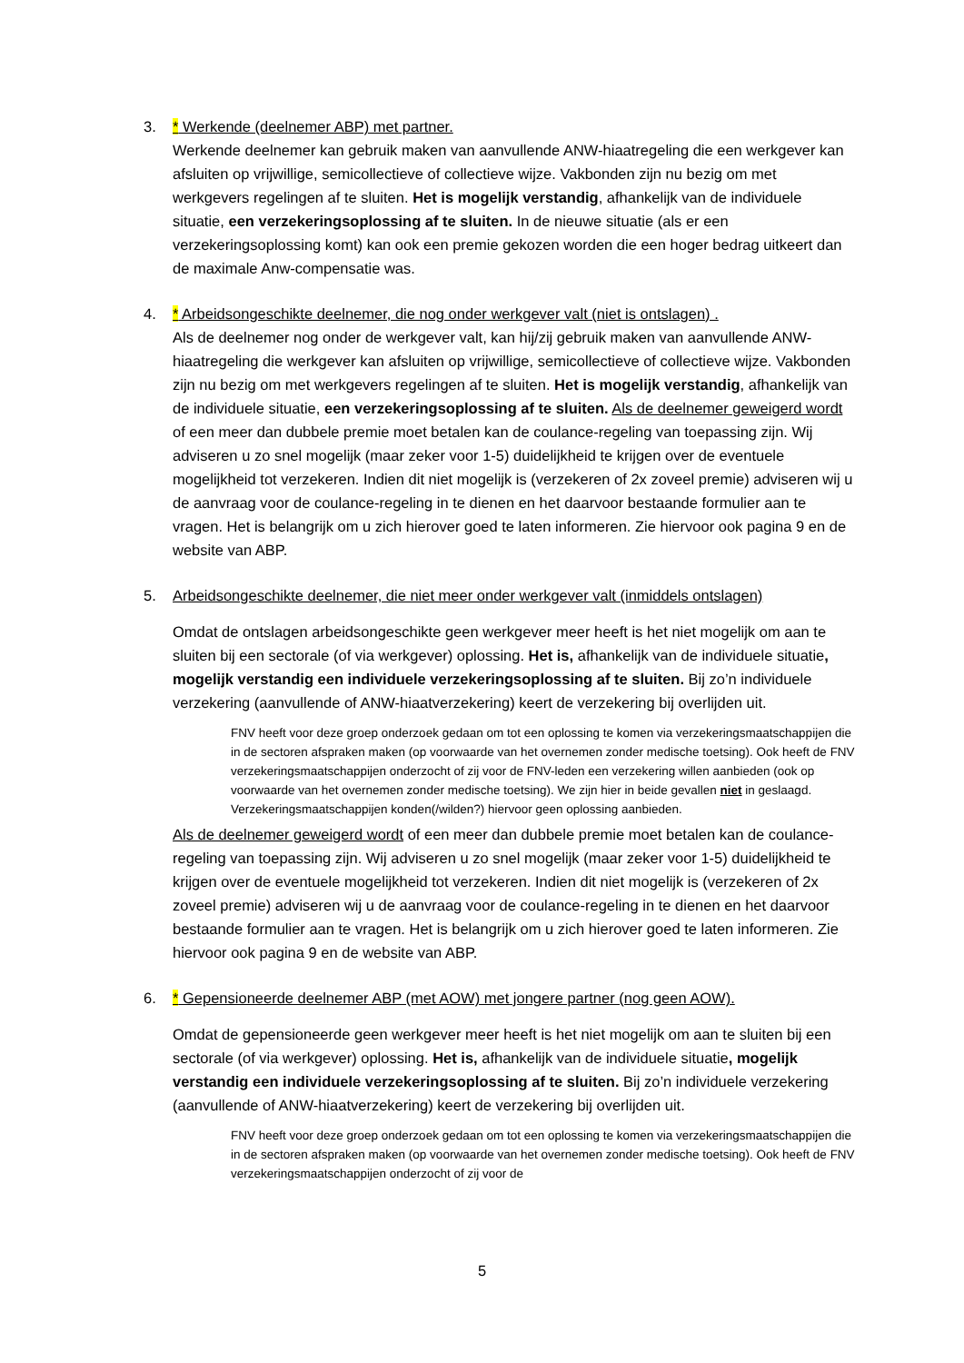3. * Werkende (deelnemer ABP) met partner.
Werkende deelnemer kan gebruik maken van aanvullende ANW-hiaatregeling die een werkgever kan afsluiten op vrijwillige, semicollectieve of collectieve wijze. Vakbonden zijn nu bezig om met werkgevers regelingen af te sluiten. Het is mogelijk verstandig, afhankelijk van de individuele situatie, een verzekeringsoplossing af te sluiten. In de nieuwe situatie (als er een verzekeringsoplossing komt) kan ook een premie gekozen worden die een hoger bedrag uitkeert dan de maximale Anw-compensatie was.
4. * Arbeidsongeschikte deelnemer, die nog onder werkgever valt (niet is ontslagen) .
Als de deelnemer nog onder de werkgever valt, kan hij/zij gebruik maken van aanvullende ANW-hiaatregeling die werkgever kan afsluiten op vrijwillige, semicollectieve of collectieve wijze. Vakbonden zijn nu bezig om met werkgevers regelingen af te sluiten. Het is mogelijk verstandig, afhankelijk van de individuele situatie, een verzekeringsoplossing af te sluiten. Als de deelnemer geweigerd wordt of een meer dan dubbele premie moet betalen kan de coulance-regeling van toepassing zijn. Wij adviseren u zo snel mogelijk (maar zeker voor 1-5) duidelijkheid te krijgen over de eventuele mogelijkheid tot verzekeren. Indien dit niet mogelijk is (verzekeren of 2x zoveel premie) adviseren wij u de aanvraag voor de coulance-regeling in te dienen en het daarvoor bestaande formulier aan te vragen. Het is belangrijk om u zich hierover goed te laten informeren. Zie hiervoor ook pagina 9 en de website van ABP.
5. Arbeidsongeschikte deelnemer, die niet meer onder werkgever valt (inmiddels ontslagen)
Omdat de ontslagen arbeidsongeschikte geen werkgever meer heeft is het niet mogelijk om aan te sluiten bij een sectorale (of via werkgever) oplossing. Het is, afhankelijk van de individuele situatie, mogelijk verstandig een individuele verzekeringsoplossing af te sluiten. Bij zo’n individuele verzekering (aanvullende of ANW-hiaatverzekering) keert de verzekering bij overlijden uit.
FNV heeft voor deze groep onderzoek gedaan om tot een oplossing te komen via verzekeringsmaatschappijen die in de sectoren afspraken maken (op voorwaarde van het overnemen zonder medische toetsing). Ook heeft de FNV verzekeringsmaatschappijen onderzocht of zij voor de FNV-leden een verzekering willen aanbieden (ook op voorwaarde van het overnemen zonder medische toetsing). We zijn hier in beide gevallen niet in geslaagd. Verzekeringsmaatschappijen konden(/wilden?) hiervoor geen oplossing aanbieden.
Als de deelnemer geweigerd wordt of een meer dan dubbele premie moet betalen kan de coulance-regeling van toepassing zijn. Wij adviseren u zo snel mogelijk (maar zeker voor 1-5) duidelijkheid te krijgen over de eventuele mogelijkheid tot verzekeren. Indien dit niet mogelijk is (verzekeren of 2x zoveel premie) adviseren wij u de aanvraag voor de coulance-regeling in te dienen en het daarvoor bestaande formulier aan te vragen. Het is belangrijk om u zich hierover goed te laten informeren. Zie hiervoor ook pagina 9 en de website van ABP.
6. * Gepensioneerde deelnemer ABP (met AOW) met jongere partner (nog geen AOW).
Omdat de gepensioneerde geen werkgever meer heeft is het niet mogelijk om aan te sluiten bij een sectorale (of via werkgever) oplossing. Het is, afhankelijk van de individuele situatie, mogelijk verstandig een individuele verzekeringsoplossing af te sluiten. Bij zo’n individuele verzekering (aanvullende of ANW-hiaatverzekering) keert de verzekering bij overlijden uit.
FNV heeft voor deze groep onderzoek gedaan om tot een oplossing te komen via verzekeringsmaatschappijen die in de sectoren afspraken maken (op voorwaarde van het overnemen zonder medische toetsing). Ook heeft de FNV verzekeringsmaatschappijen onderzocht of zij voor de
5